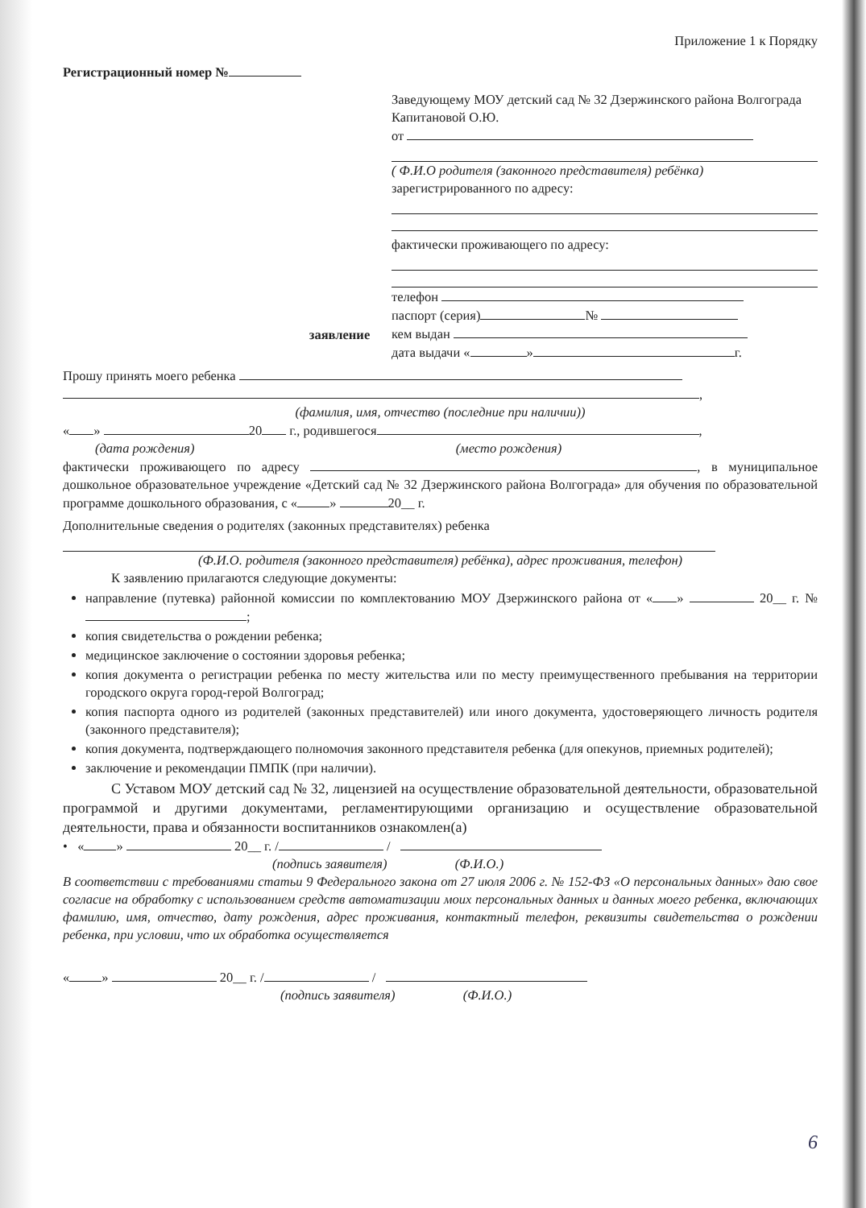Приложение 1 к Порядку
Регистрационный номер №
Заведующему МОУ детский сад № 32 Дзержинского района Волгограда
Капитановой О.Ю.
от
( Ф.И.О родителя (законного представителя) ребёнка)
зарегистрированного по адресу:
фактически проживающего по адресу:
телефон
паспорт (серия) №
кем выдан
дата выдачи « » г.
заявление
Прошу принять моего ребенка
,
(фамилия, имя, отчество (последние при наличии))
« » 20 г., родившегося ,
(дата рождения) (место рождения)
фактически проживающего по адресу , в муниципальное дошкольное образовательное учреждение «Детский сад № 32 Дзержинского района Волгограда» для обучения по образовательной программе дошкольного образования, с « » 20__ г.
Дополнительные сведения о родителях (законных представителях) ребенка
(Ф.И.О. родителя (законного представителя) ребёнка), адрес проживания, телефон)
К заявлению прилагаются следующие документы:
направление (путевка) районной комиссии по комплектованию МОУ Дзержинского района от « » 20__ г. № ;
копия свидетельства о рождении ребенка;
медицинское заключение о состоянии здоровья ребенка;
копия документа о регистрации ребенка по месту жительства или по месту преимущественного пребывания на территории городского округа город-герой Волгоград;
копия паспорта одного из родителей (законных представителей) или иного документа, удостоверяющего личность родителя (законного представителя);
копия документа, подтверждающего полномочия законного представителя ребенка (для опекунов, приемных родителей);
заключение и рекомендации ПМПК (при наличии).
С Уставом МОУ детский сад № 32, лицензией на осуществление образовательной деятельности, образовательной программой и другими документами, регламентирующими организацию и осуществление образовательной деятельности, права и обязанности воспитанников ознакомлен(а)
• « » 20__ г. / /
(подпись заявителя) (Ф.И.О.)
В соответствии с требованиями статьи 9 Федерального закона от 27 июля 2006 г. № 152-ФЗ «О персональных данных» даю свое согласие на обработку с использованием средств автоматизации моих персональных данных и данных моего ребенка, включающих фамилию, имя, отчество, дату рождения, адрес проживания, контактный телефон, реквизиты свидетельства о рождении ребенка, при условии, что их обработка осуществляется
« » 20__ г. / /
(подпись заявителя) (Ф.И.О.)
6